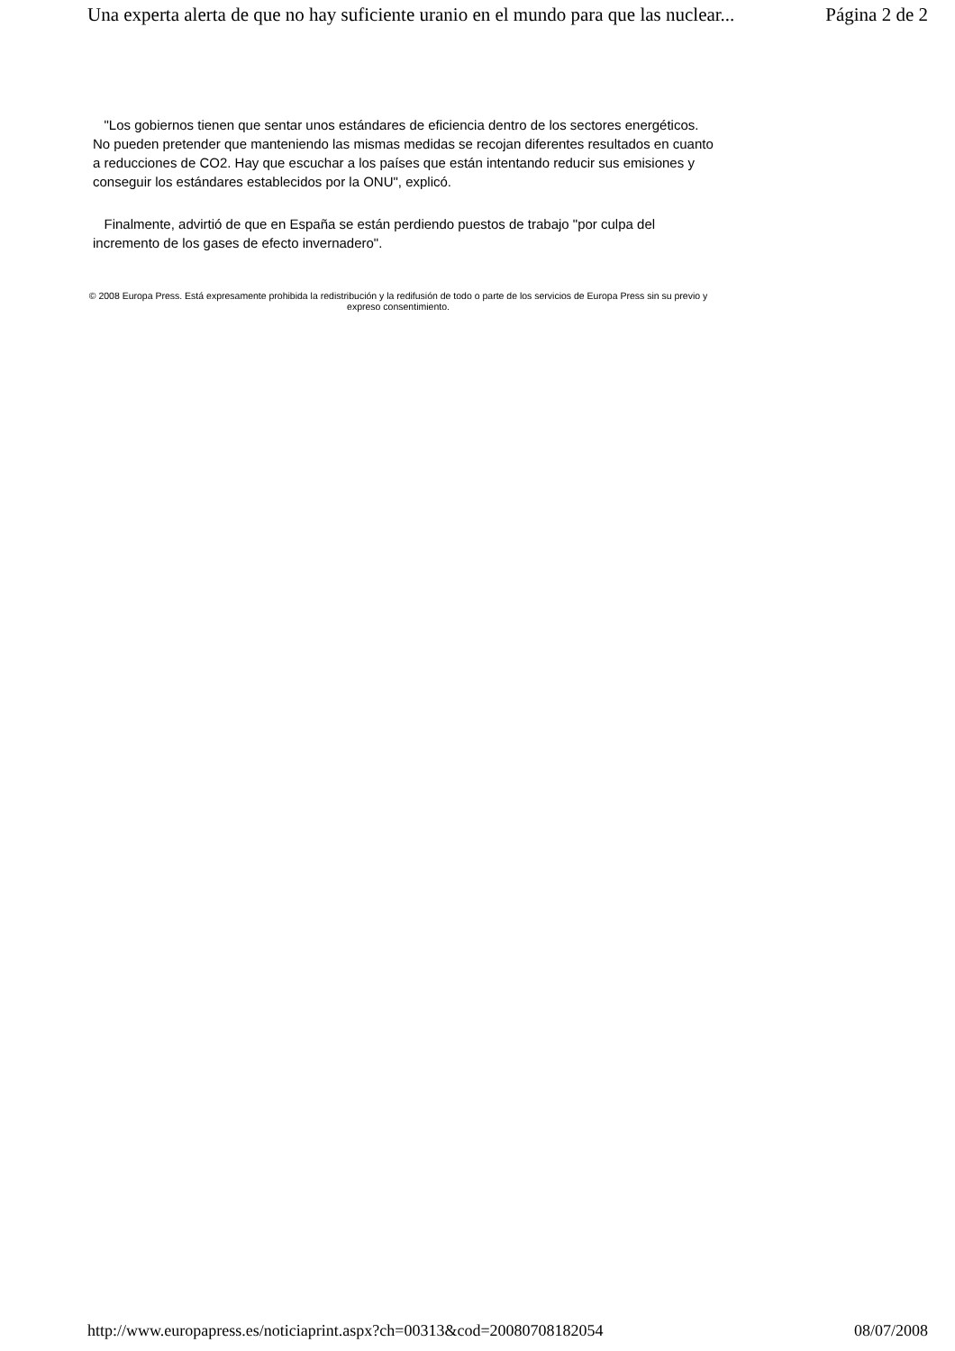Una experta alerta de que no hay suficiente uranio en el mundo para que las nuclear... Página 2 de 2
"Los gobiernos tienen que sentar unos estándares de eficiencia dentro de los sectores energéticos. No pueden pretender que manteniendo las mismas medidas se recojan diferentes resultados en cuanto a reducciones de CO2. Hay que escuchar a los países que están intentando reducir sus emisiones y conseguir los estándares establecidos por la ONU", explicó.
Finalmente, advirtió de que en España se están perdiendo puestos de trabajo "por culpa del incremento de los gases de efecto invernadero".
© 2008 Europa Press. Está expresamente prohibida la redistribución y la redifusión de todo o parte de los servicios de Europa Press sin su previo y expreso consentimiento.
http://www.europapress.es/noticiaprint.aspx?ch=00313&cod=20080708182054 08/07/2008